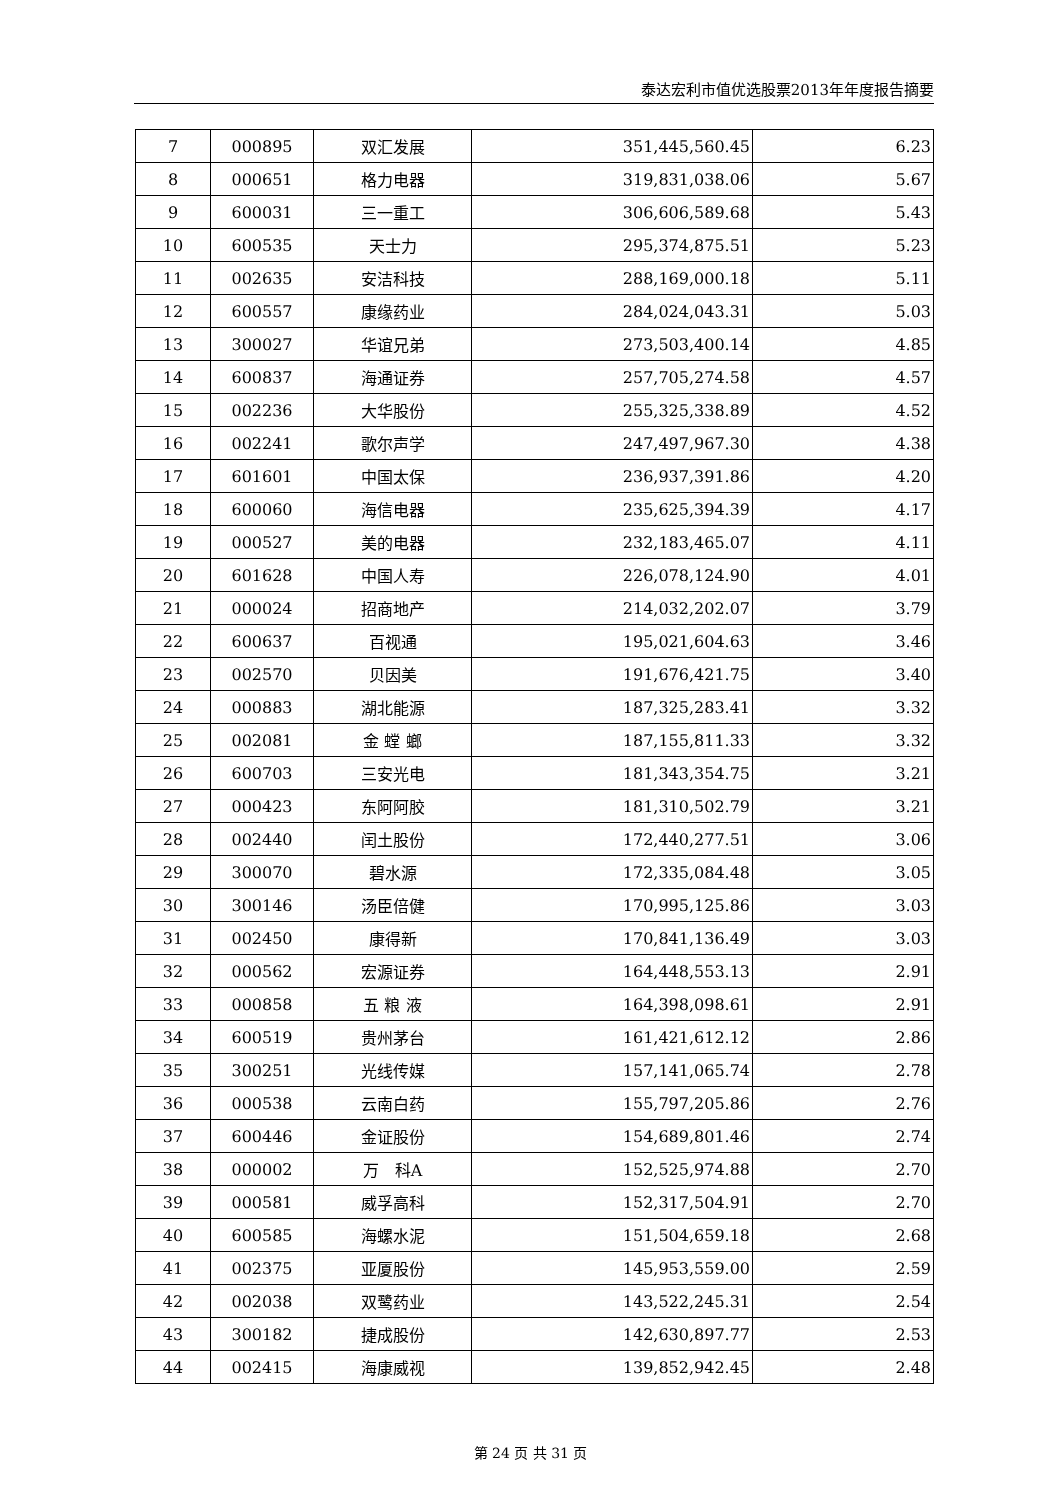泰达宏利市值优选股票2013年年度报告摘要
| 7 | 000895 | 双汇发展 | 351,445,560.45 | 6.23 |
| 8 | 000651 | 格力电器 | 319,831,038.06 | 5.67 |
| 9 | 600031 | 三一重工 | 306,606,589.68 | 5.43 |
| 10 | 600535 | 天士力 | 295,374,875.51 | 5.23 |
| 11 | 002635 | 安洁科技 | 288,169,000.18 | 5.11 |
| 12 | 600557 | 康缘药业 | 284,024,043.31 | 5.03 |
| 13 | 300027 | 华谊兄弟 | 273,503,400.14 | 4.85 |
| 14 | 600837 | 海通证券 | 257,705,274.58 | 4.57 |
| 15 | 002236 | 大华股份 | 255,325,338.89 | 4.52 |
| 16 | 002241 | 歌尔声学 | 247,497,967.30 | 4.38 |
| 17 | 601601 | 中国太保 | 236,937,391.86 | 4.20 |
| 18 | 600060 | 海信电器 | 235,625,394.39 | 4.17 |
| 19 | 000527 | 美的电器 | 232,183,465.07 | 4.11 |
| 20 | 601628 | 中国人寿 | 226,078,124.90 | 4.01 |
| 21 | 000024 | 招商地产 | 214,032,202.07 | 3.79 |
| 22 | 600637 | 百视通 | 195,021,604.63 | 3.46 |
| 23 | 002570 | 贝因美 | 191,676,421.75 | 3.40 |
| 24 | 000883 | 湖北能源 | 187,325,283.41 | 3.32 |
| 25 | 002081 | 金 螳 螂 | 187,155,811.33 | 3.32 |
| 26 | 600703 | 三安光电 | 181,343,354.75 | 3.21 |
| 27 | 000423 | 东阿阿胶 | 181,310,502.79 | 3.21 |
| 28 | 002440 | 闰土股份 | 172,440,277.51 | 3.06 |
| 29 | 300070 | 碧水源 | 172,335,084.48 | 3.05 |
| 30 | 300146 | 汤臣倍健 | 170,995,125.86 | 3.03 |
| 31 | 002450 | 康得新 | 170,841,136.49 | 3.03 |
| 32 | 000562 | 宏源证券 | 164,448,553.13 | 2.91 |
| 33 | 000858 | 五 粮 液 | 164,398,098.61 | 2.91 |
| 34 | 600519 | 贵州茅台 | 161,421,612.12 | 2.86 |
| 35 | 300251 | 光线传媒 | 157,141,065.74 | 2.78 |
| 36 | 000538 | 云南白药 | 155,797,205.86 | 2.76 |
| 37 | 600446 | 金证股份 | 154,689,801.46 | 2.74 |
| 38 | 000002 | 万 科A | 152,525,974.88 | 2.70 |
| 39 | 000581 | 威孚高科 | 152,317,504.91 | 2.70 |
| 40 | 600585 | 海螺水泥 | 151,504,659.18 | 2.68 |
| 41 | 002375 | 亚厦股份 | 145,953,559.00 | 2.59 |
| 42 | 002038 | 双鹭药业 | 143,522,245.31 | 2.54 |
| 43 | 300182 | 捷成股份 | 142,630,897.77 | 2.53 |
| 44 | 002415 | 海康威视 | 139,852,942.45 | 2.48 |
第 24 页 共 31 页